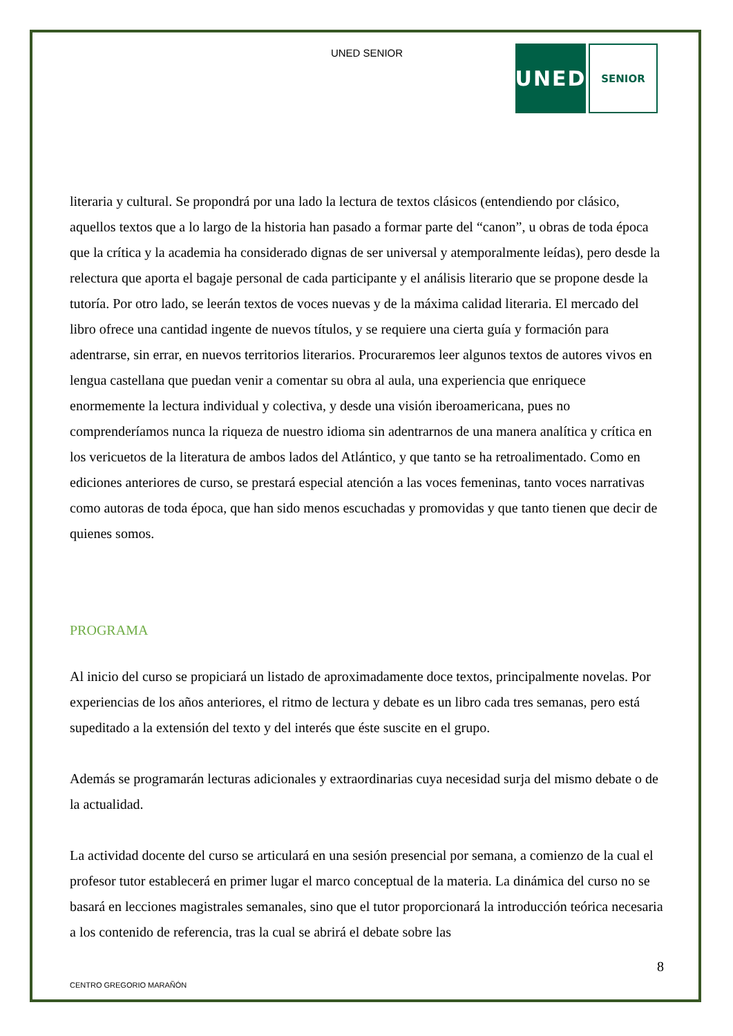UNED SENIOR
UNED
SENIOR
literaria y cultural. Se propondrá por una lado la lectura de textos clásicos (entendiendo por clásico, aquellos textos que a lo largo de la historia han pasado a formar parte del “canon”, u obras de toda época que la crítica y la academia ha considerado dignas de ser universal y atemporalmente leídas), pero desde la relectura que aporta el bagaje personal de cada participante y el análisis literario que se propone desde la tutoría. Por otro lado, se leerán textos de voces nuevas y de la máxima calidad literaria. El mercado del libro ofrece una cantidad ingente de nuevos títulos, y se requiere una cierta guía y formación para adentrarse, sin errar, en nuevos territorios literarios. Procuraremos leer algunos textos de autores vivos en lengua castellana que puedan venir a comentar su obra al aula, una experiencia que enriquece enormemente la lectura individual y colectiva, y desde una visión iberoamericana, pues no comprenderíamos nunca la riqueza de nuestro idioma sin adentrarnos de una manera analítica y crítica en los vericuetos de la literatura de ambos lados del Atlántico, y que tanto se ha retroalimentado. Como en ediciones anteriores de curso, se prestará especial atención a las voces femeninas, tanto voces narrativas como autoras de toda época, que han sido menos escuchadas y promovidas y que tanto tienen que decir de quienes somos.
PROGRAMA
Al inicio del curso se propiciará un listado de aproximadamente doce textos, principalmente novelas. Por experiencias de los años anteriores, el ritmo de lectura y debate es un libro cada tres semanas, pero está supeditado a la extensión del texto y del interés que éste suscite en el grupo.
Además se programarán lecturas adicionales y extraordinarias cuya necesidad surja del mismo debate o de la actualidad.
La actividad docente del curso se articulará en una sesión presencial por semana, a comienzo de la cual el profesor tutor establecerá en primer lugar el marco conceptual de la materia. La dinámica del curso no se basará en lecciones magistrales semanales, sino que el tutor proporcionará la introducción teórica necesaria a los contenido de referencia, tras la cual se abrirá el debate sobre las
8
CENTRO GREGORIO MARAÑÓN